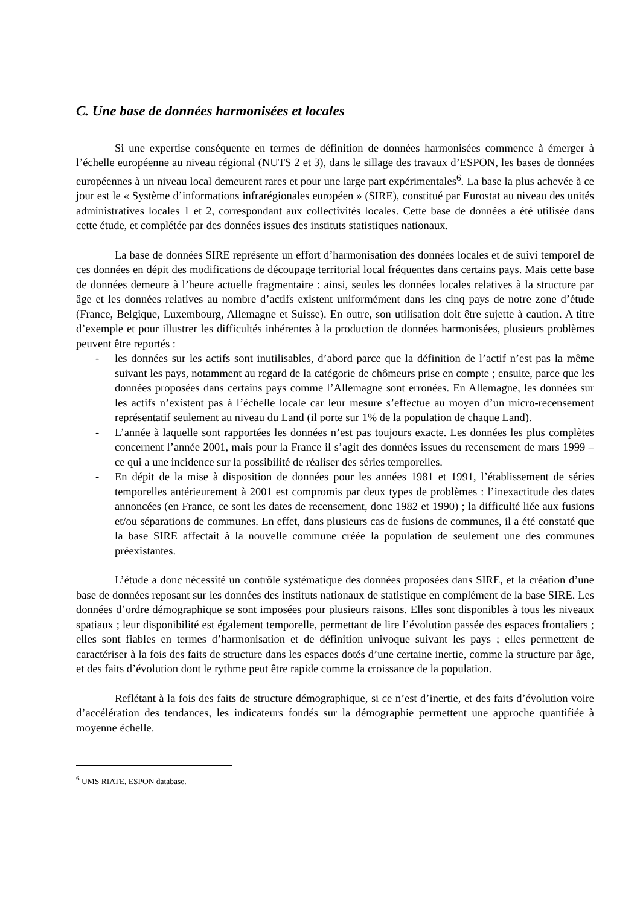C. Une base de données harmonisées et locales
Si une expertise conséquente en termes de définition de données harmonisées commence à émerger à l’échelle européenne au niveau régional (NUTS 2 et 3), dans le sillage des travaux d’ESPON, les bases de données européennes à un niveau local demeurent rares et pour une large part expérimentales<sup>6</sup>. La base la plus achevée à ce jour est le « Système d’informations infrarégionales européen » (SIRE), constitué par Eurostat au niveau des unités administratives locales 1 et 2, correspondant aux collectivités locales. Cette base de données a été utilisée dans cette étude, et complétée par des données issues des instituts statistiques nationaux.
La base de données SIRE représente un effort d’harmonisation des données locales et de suivi temporel de ces données en dépit des modifications de découpage territorial local fréquentes dans certains pays. Mais cette base de données demeure à l’heure actuelle fragmentaire : ainsi, seules les données locales relatives à la structure par âge et les données relatives au nombre d’actifs existent uniformément dans les cinq pays de notre zone d’étude (France, Belgique, Luxembourg, Allemagne et Suisse). En outre, son utilisation doit être sujette à caution. A titre d’exemple et pour illustrer les difficultés inhérentes à la production de données harmonisées, plusieurs problèmes peuvent être reportés :
- les données sur les actifs sont inutilisables, d’abord parce que la définition de l’actif n’est pas la même suivant les pays, notamment au regard de la catégorie de chômeurs prise en compte ; ensuite, parce que les données proposées dans certains pays comme l’Allemagne sont erronées. En Allemagne, les données sur les actifs n’existent pas à l’échelle locale car leur mesure s’effectue au moyen d’un micro-recensement représentatif seulement au niveau du Land (il porte sur 1% de la population de chaque Land).
- L’année à laquelle sont rapportées les données n’est pas toujours exacte. Les données les plus complètes concernent l’année 2001, mais pour la France il s’agit des données issues du recensement de mars 1999 – ce qui a une incidence sur la possibilité de réaliser des séries temporelles.
- En dépit de la mise à disposition de données pour les années 1981 et 1991, l’établissement de séries temporelles antérieurement à 2001 est compromis par deux types de problèmes : l’inexactitude des dates annoncées (en France, ce sont les dates de recensement, donc 1982 et 1990) ; la difficulté liée aux fusions et/ou séparations de communes. En effet, dans plusieurs cas de fusions de communes, il a été constaté que la base SIRE affectait à la nouvelle commune créée la population de seulement une des communes préexistantes.
L’étude a donc nécessité un contrôle systématique des données proposées dans SIRE, et la création d’une base de données reposant sur les données des instituts nationaux de statistique en complément de la base SIRE. Les données d’ordre démographique se sont imposées pour plusieurs raisons. Elles sont disponibles à tous les niveaux spatiaux ; leur disponibilité est également temporelle, permettant de lire l’évolution passée des espaces frontaliers ; elles sont fiables en termes d’harmonisation et de définition univoque suivant les pays ; elles permettent de caractériser à la fois des faits de structure dans les espaces dotés d’une certaine inertie, comme la structure par âge, et des faits d’évolution dont le rythme peut être rapide comme la croissance de la population.
Reflétant à la fois des faits de structure démographique, si ce n’est d’inertie, et des faits d’évolution voire d’accélération des tendances, les indicateurs fondés sur la démographie permettent une approche quantifiée à moyenne échelle.
<sup>6</sup> UMS RIATE, ESPON database.